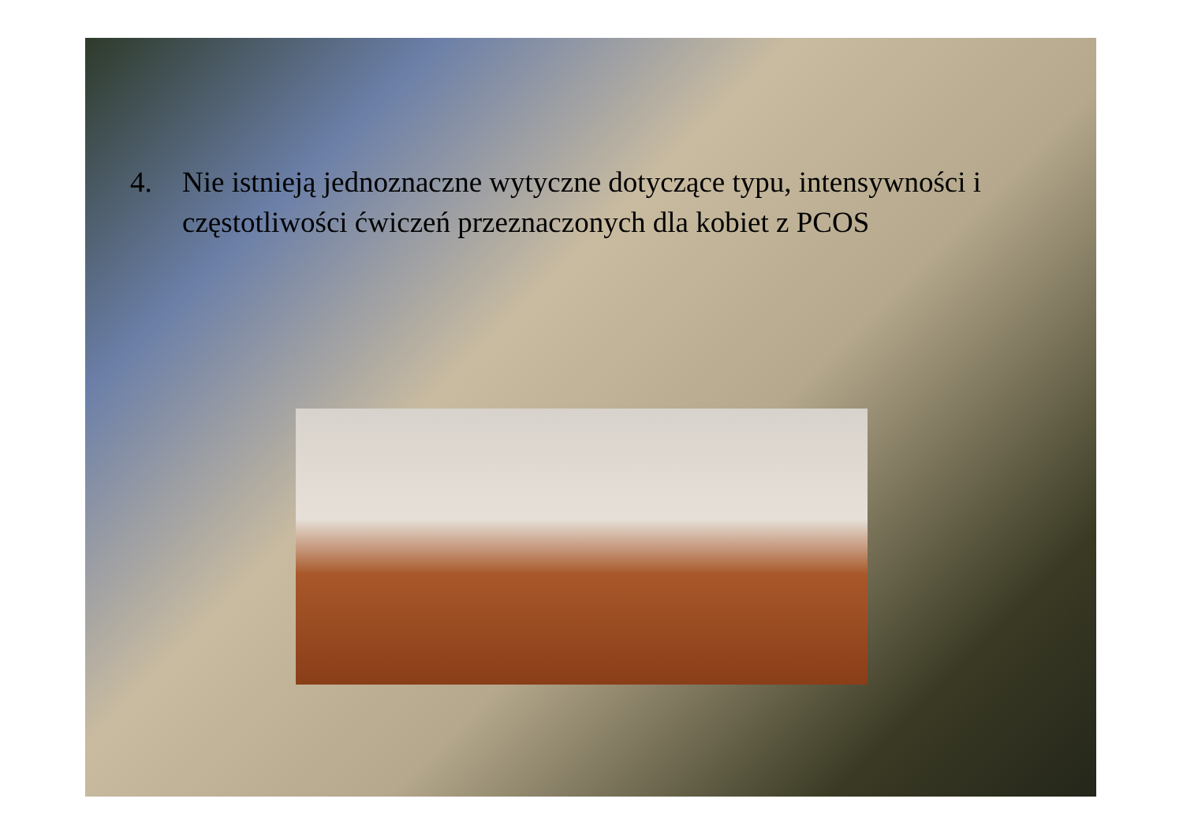4. Nie istnieją jednoznaczne wytyczne dotyczące typu, intensywności i częstotliwości ćwiczeń przeznaczonych dla kobiet z PCOS